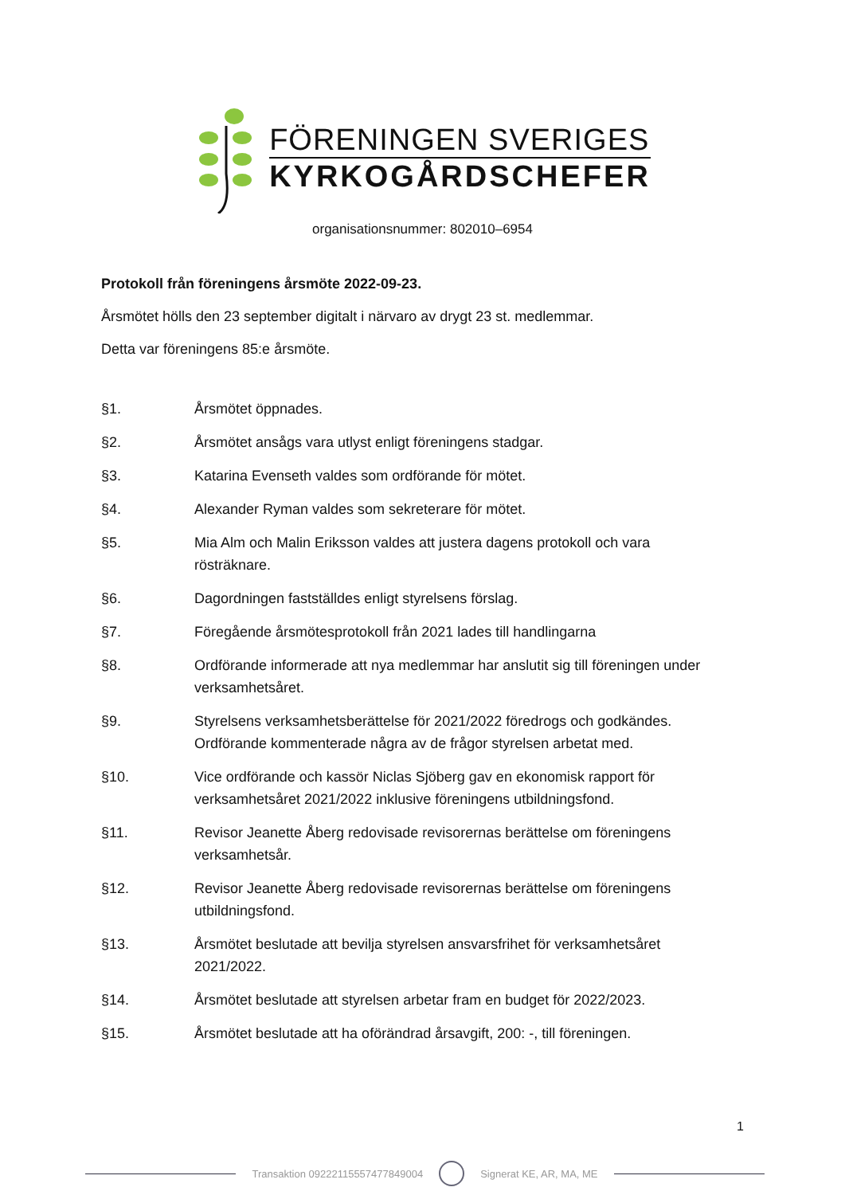FÖRENINGEN SVERIGES
KYRKOGÅRDSCHEFER
organisationsnummer: 802010–6954
Protokoll från föreningens årsmöte 2022-09-23.
Årsmötet hölls den 23 september digitalt i närvaro av drygt 23 st. medlemmar.
Detta var föreningens 85:e årsmöte.
§1. Årsmötet öppnades.
§2. Årsmötet ansågs vara utlyst enligt föreningens stadgar.
§3. Katarina Evenseth valdes som ordförande för mötet.
§4. Alexander Ryman valdes som sekreterare för mötet.
§5. Mia Alm och Malin Eriksson valdes att justera dagens protokoll och vara rösträknare.
§6. Dagordningen fastställdes enligt styrelsens förslag.
§7. Föregående årsmötesprotokoll från 2021 lades till handlingarna
§8. Ordförande informerade att nya medlemmar har anslutit sig till föreningen under verksamhetsåret.
§9. Styrelsens verksamhetsberättelse för 2021/2022 föredrogs och godkändes. Ordförande kommenterade några av de frågor styrelsen arbetat med.
§10. Vice ordförande och kassör Niclas Sjöberg gav en ekonomisk rapport för verksamhetsåret 2021/2022 inklusive föreningens utbildningsfond.
§11. Revisor Jeanette Åberg redovisade revisorernas berättelse om föreningens verksamhetsår.
§12. Revisor Jeanette Åberg redovisade revisorernas berättelse om föreningens utbildningsfond.
§13. Årsmötet beslutade att bevilja styrelsen ansvarsfrihet för verksamhetsåret 2021/2022.
§14. Årsmötet beslutade att styrelsen arbetar fram en budget för 2022/2023.
§15. Årsmötet beslutade att ha oförändrad årsavgift, 200: -, till föreningen.
1
Transaktion 09222115557477849004 Signerat KE, AR, MA, ME